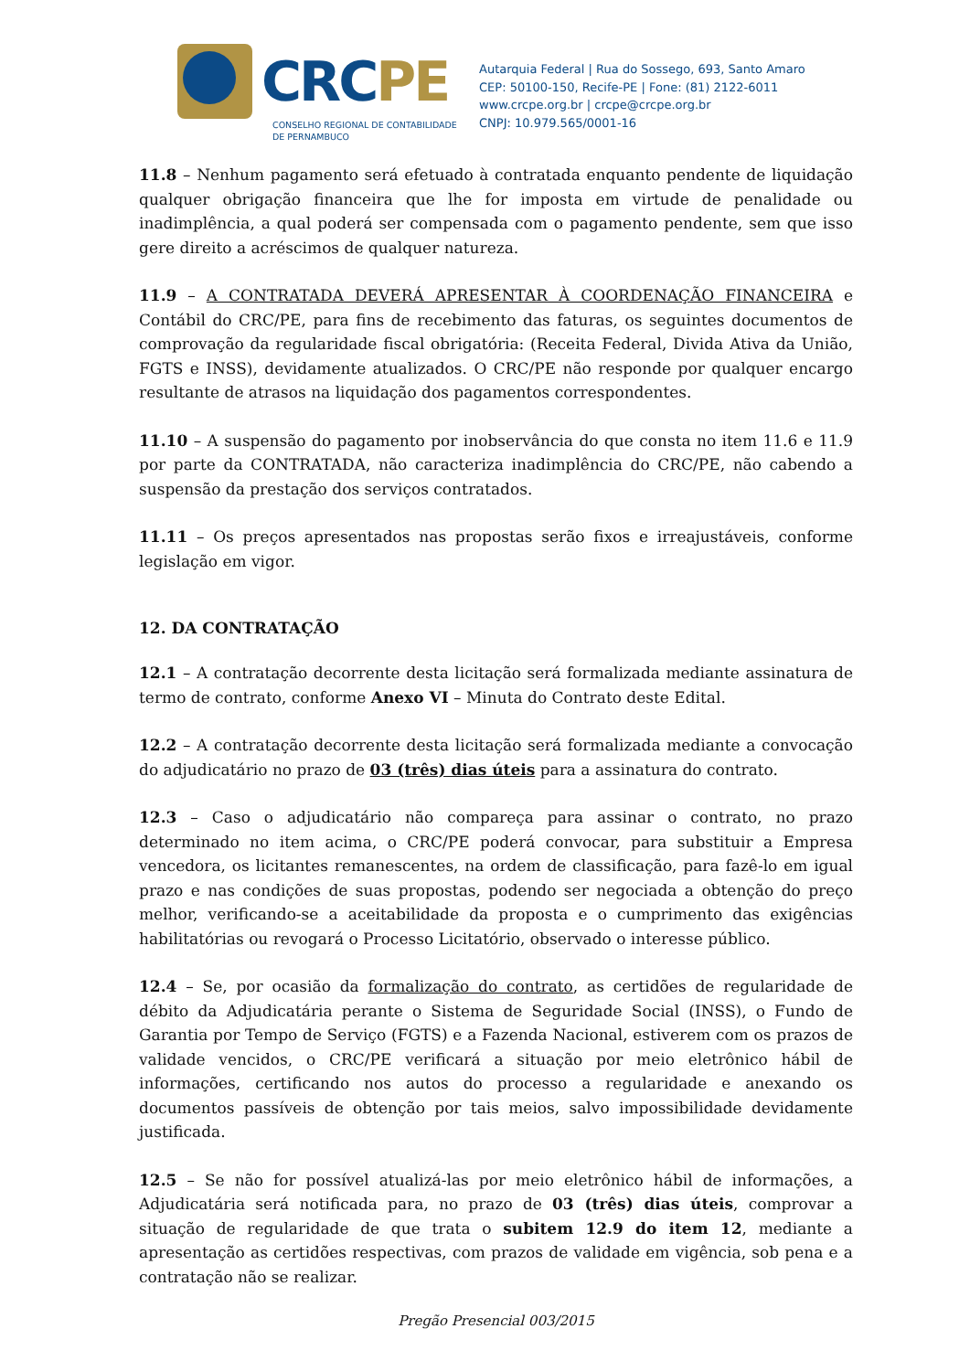CRCPE
CONSELHO REGIONAL DE CONTABILIDADE
DE PERNAMBUCO
Autarquia Federal | Rua do Sossego, 693, Santo Amaro
CEP: 50100-150, Recife-PE | Fone: (81) 2122-6011
www.crcpe.org.br | crcpe@crcpe.org.br
CNPJ: 10.979.565/0001-16
11.8 – Nenhum pagamento será efetuado à contratada enquanto pendente de liquidação qualquer obrigação financeira que lhe for imposta em virtude de penalidade ou inadimplência, a qual poderá ser compensada com o pagamento pendente, sem que isso gere direito a acréscimos de qualquer natureza.
11.9 – A CONTRATADA DEVERÁ APRESENTAR À COORDENAÇÃO FINANCEIRA e Contábil do CRC/PE, para fins de recebimento das faturas, os seguintes documentos de comprovação da regularidade fiscal obrigatória: (Receita Federal, Divida Ativa da União, FGTS e INSS), devidamente atualizados. O CRC/PE não responde por qualquer encargo resultante de atrasos na liquidação dos pagamentos correspondentes.
11.10 – A suspensão do pagamento por inobservância do que consta no item 11.6 e 11.9 por parte da CONTRATADA, não caracteriza inadimplência do CRC/PE, não cabendo a suspensão da prestação dos serviços contratados.
11.11 – Os preços apresentados nas propostas serão fixos e irreajustáveis, conforme legislação em vigor.
12. DA CONTRATAÇÃO
12.1 – A contratação decorrente desta licitação será formalizada mediante assinatura de termo de contrato, conforme Anexo VI – Minuta do Contrato deste Edital.
12.2 – A contratação decorrente desta licitação será formalizada mediante a convocação do adjudicatário no prazo de 03 (três) dias úteis para a assinatura do contrato.
12.3 – Caso o adjudicatário não compareça para assinar o contrato, no prazo determinado no item acima, o CRC/PE poderá convocar, para substituir a Empresa vencedora, os licitantes remanescentes, na ordem de classificação, para fazê-lo em igual prazo e nas condições de suas propostas, podendo ser negociada a obtenção do preço melhor, verificando-se a aceitabilidade da proposta e o cumprimento das exigências habilitatórias ou revogará o Processo Licitatório, observado o interesse público.
12.4 – Se, por ocasião da formalização do contrato, as certidões de regularidade de débito da Adjudicatária perante o Sistema de Seguridade Social (INSS), o Fundo de Garantia por Tempo de Serviço (FGTS) e a Fazenda Nacional, estiverem com os prazos de validade vencidos, o CRC/PE verificará a situação por meio eletrônico hábil de informações, certificando nos autos do processo a regularidade e anexando os documentos passíveis de obtenção por tais meios, salvo impossibilidade devidamente justificada.
12.5 – Se não for possível atualizá-las por meio eletrônico hábil de informações, a Adjudicatária será notificada para, no prazo de 03 (três) dias úteis, comprovar a situação de regularidade de que trata o subitem 12.9 do item 12, mediante a apresentação as certidões respectivas, com prazos de validade em vigência, sob pena e a contratação não se realizar.
Pregão Presencial 003/2015